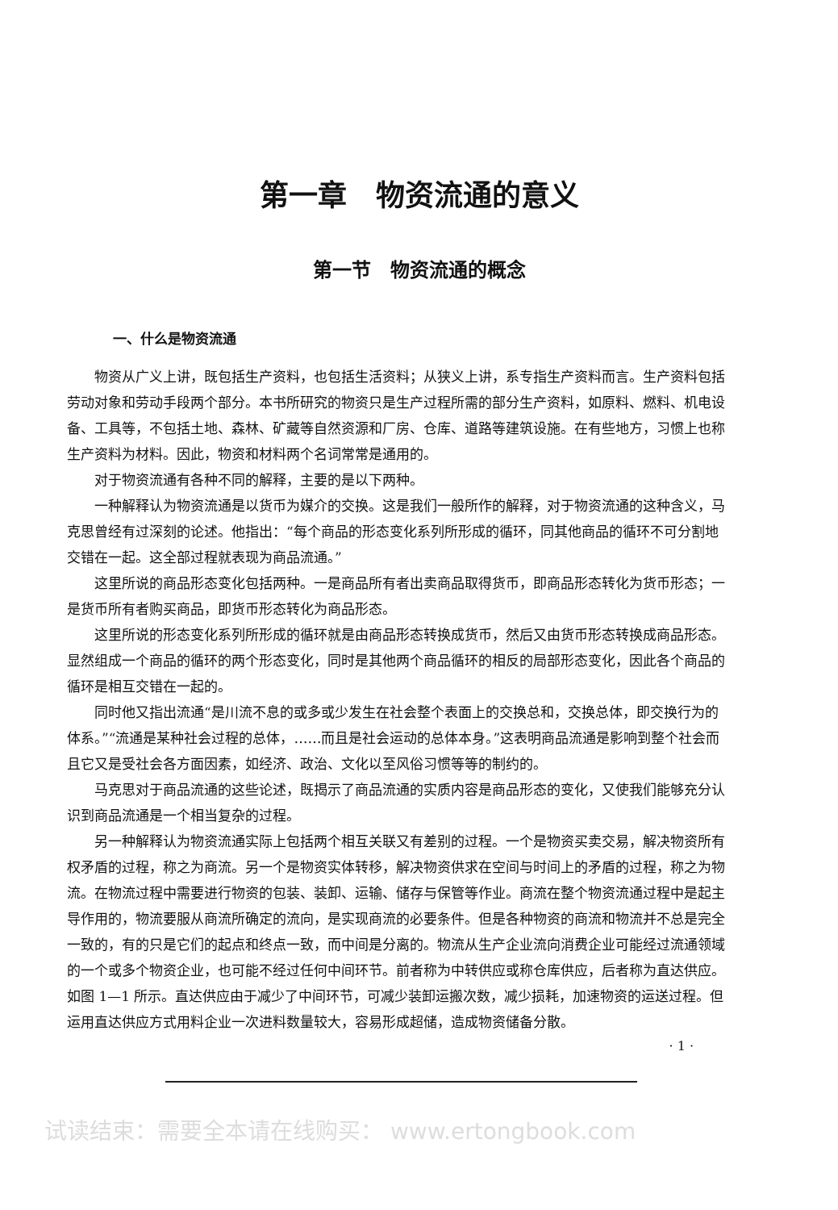第一章　物资流通的意义
第一节　物资流通的概念
一、什么是物资流通
物资从广义上讲，既包括生产资料，也包括生活资料；从狭义上讲，系专指生产资料而言。生产资料包括劳动对象和劳动手段两个部分。本书所研究的物资只是生产过程所需的部分生产资料，如原料、燃料、机电设备、工具等，不包括土地、森林、矿藏等自然资源和厂房、仓库、道路等建筑设施。在有些地方，习惯上也称生产资料为材料。因此，物资和材料两个名词常常是通用的。
对于物资流通有各种不同的解释，主要的是以下两种。
一种解释认为物资流通是以货币为媒介的交换。这是我们一般所作的解释，对于物资流通的这种含义，马克思曾经有过深刻的论述。他指出：“每个商品的形态变化系列所形成的循环，同其他商品的循环不可分割地交错在一起。这全部过程就表现为商品流通。”
这里所说的商品形态变化包括两种。一是商品所有者出卖商品取得货币，即商品形态转化为货币形态；一是货币所有者购买商品，即货币形态转化为商品形态。
这里所说的形态变化系列所形成的循环就是由商品形态转换成货币，然后又由货币形态转换成商品形态。显然组成一个商品的循环的两个形态变化，同时是其他两个商品循环的相反的局部形态变化，因此各个商品的循环是相互交错在一起的。
同时他又指出流通“是川流不息的或多或少发生在社会整个表面上的交换总和，交换总体，即交换行为的体系。”“流通是某种社会过程的总体，……而且是社会运动的总体本身。”这表明商品流通是影响到整个社会而且它又是受社会各方面因素，如经济、政治、文化以至风俗习惯等等的制约的。
马克思对于商品流通的这些论述，既揭示了商品流通的实质内容是商品形态的变化，又使我们能够充分认识到商品流通是一个相当复杂的过程。
另一种解释认为物资流通实际上包括两个相互关联又有差别的过程。一个是物资买卖交易，解决物资所有权矛盾的过程，称之为商流。另一个是物资实体转移，解决物资供求在空间与时间上的矛盾的过程，称之为物流。在物流过程中需要进行物资的包装、装卸、运输、储存与保管等作业。商流在整个物资流通过程中是起主导作用的，物流要服从商流所确定的流向，是实现商流的必要条件。但是各种物资的商流和物流并不总是完全一致的，有的只是它们的起点和终点一致，而中间是分离的。物流从生产企业流向消费企业可能经过流通领域的一个或多个物资企业，也可能不经过任何中间环节。前者称为中转供应或称仓库供应，后者称为直达供应。如图 1—1 所示。直达供应由于减少了中间环节，可减少装卸运搬次数，减少损耗，加速物资的运送过程。但运用直达供应方式用料企业一次进料数量较大，容易形成超储，造成物资储备分散。
· 1 ·
试读结束：需要全本请在线购买： www.ertongbook.com